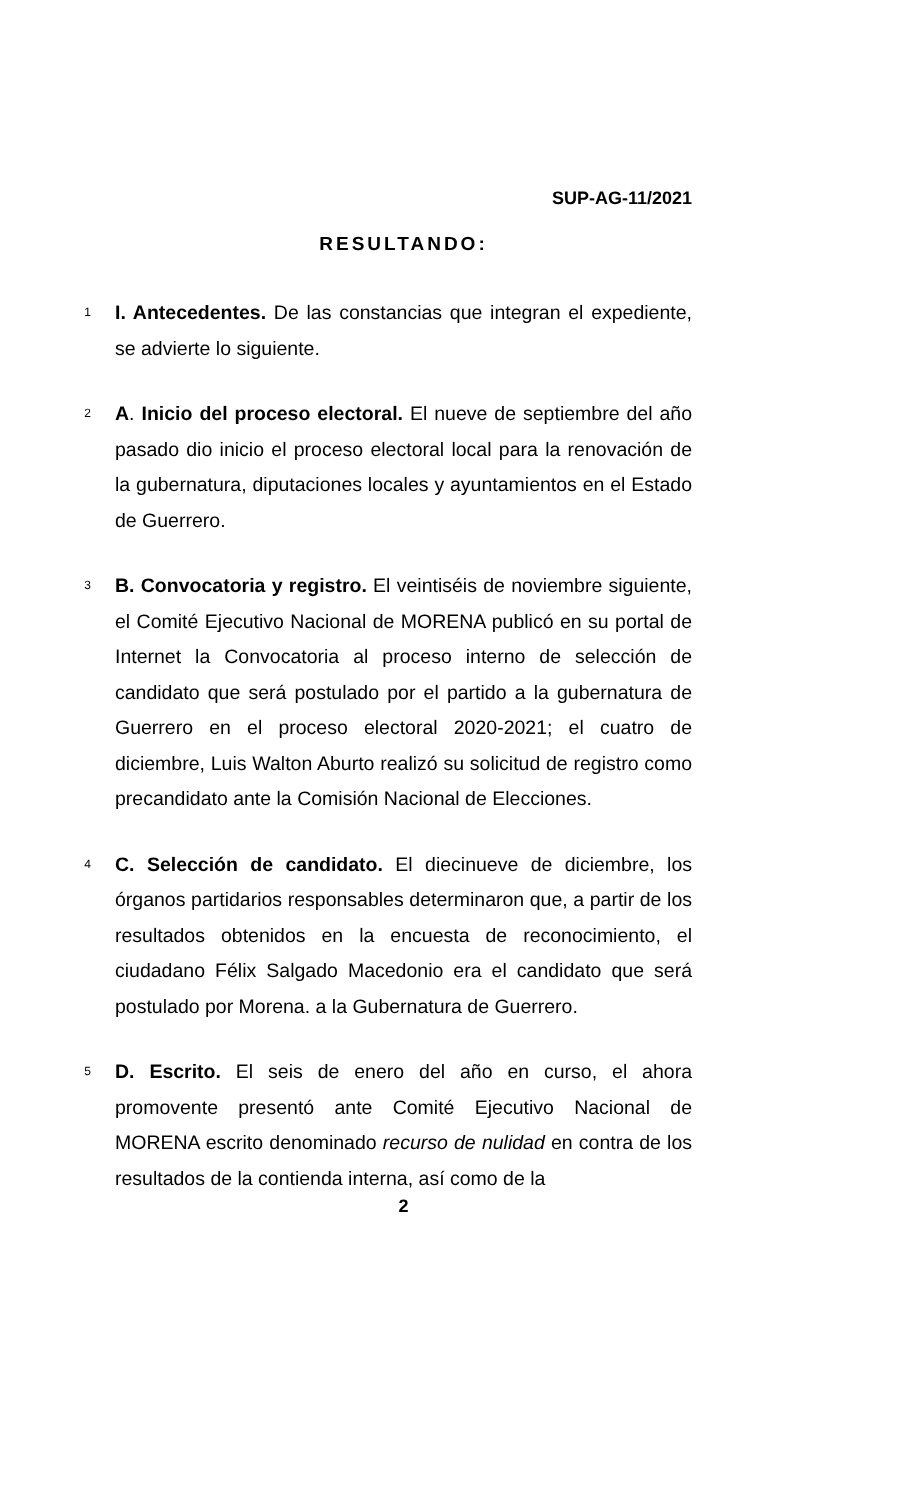SUP-AG-11/2021
RESULTANDO:
1
I. Antecedentes. De las constancias que integran el expediente, se advierte lo siguiente.
2
A. Inicio del proceso electoral. El nueve de septiembre del año pasado dio inicio el proceso electoral local para la renovación de la gubernatura, diputaciones locales y ayuntamientos en el Estado de Guerrero.
3
B. Convocatoria y registro. El veintiséis de noviembre siguiente, el Comité Ejecutivo Nacional de MORENA publicó en su portal de Internet la Convocatoria al proceso interno de selección de candidato que será postulado por el partido a la gubernatura de Guerrero en el proceso electoral 2020-2021; el cuatro de diciembre, Luis Walton Aburto realizó su solicitud de registro como precandidato ante la Comisión Nacional de Elecciones.
4
C. Selección de candidato. El diecinueve de diciembre, los órganos partidarios responsables determinaron que, a partir de los resultados obtenidos en la encuesta de reconocimiento, el ciudadano Félix Salgado Macedonio era el candidato que será postulado por Morena. a la Gubernatura de Guerrero.
5
D. Escrito. El seis de enero del año en curso, el ahora promovente presentó ante Comité Ejecutivo Nacional de MORENA escrito denominado recurso de nulidad en contra de los resultados de la contienda interna, así como de la
2